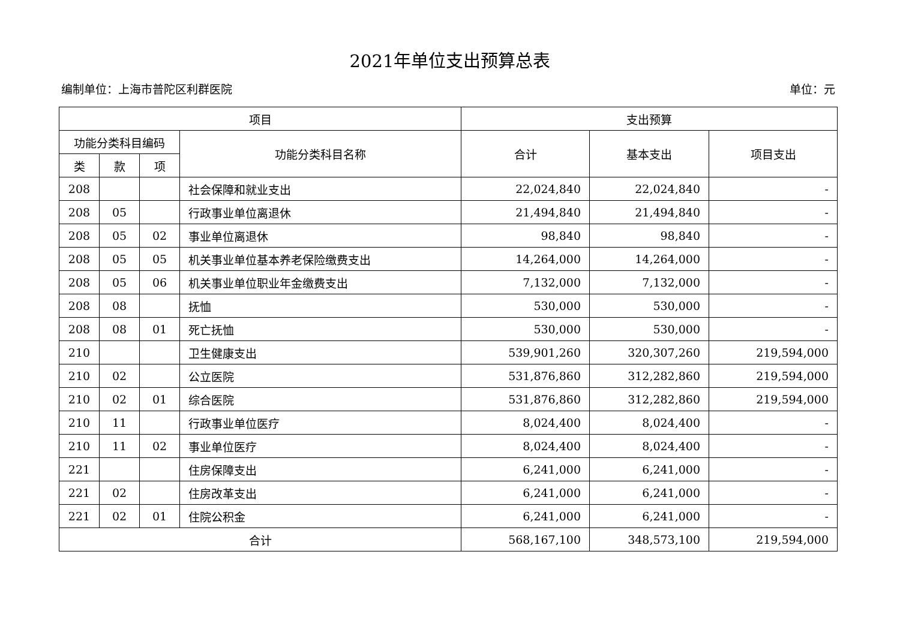2021年单位支出预算总表
编制单位：上海市普陀区利群医院 单位：元
| 项目 | | | | 支出预算 | | |
| --- | --- | --- | --- | --- | --- | --- |
| 功能分类科目编码 | | | 功能分类科目名称 | 合计 | 基本支出 | 项目支出 |
| 类 | 款 | 项 | | | | |
| 208 | | | 社会保障和就业支出 | 22,024,840 | 22,024,840 | - |
| 208 | 05 | | 行政事业单位离退休 | 21,494,840 | 21,494,840 | - |
| 208 | 05 | 02 | 事业单位离退休 | 98,840 | 98,840 | - |
| 208 | 05 | 05 | 机关事业单位基本养老保险缴费支出 | 14,264,000 | 14,264,000 | - |
| 208 | 05 | 06 | 机关事业单位职业年金缴费支出 | 7,132,000 | 7,132,000 | - |
| 208 | 08 | | 抚恤 | 530,000 | 530,000 | - |
| 208 | 08 | 01 | 死亡抚恤 | 530,000 | 530,000 | - |
| 210 | | | 卫生健康支出 | 539,901,260 | 320,307,260 | 219,594,000 |
| 210 | 02 | | 公立医院 | 531,876,860 | 312,282,860 | 219,594,000 |
| 210 | 02 | 01 | 综合医院 | 531,876,860 | 312,282,860 | 219,594,000 |
| 210 | 11 | | 行政事业单位医疗 | 8,024,400 | 8,024,400 | - |
| 210 | 11 | 02 | 事业单位医疗 | 8,024,400 | 8,024,400 | - |
| 221 | | | 住房保障支出 | 6,241,000 | 6,241,000 | - |
| 221 | 02 | | 住房改革支出 | 6,241,000 | 6,241,000 | - |
| 221 | 02 | 01 | 住院公积金 | 6,241,000 | 6,241,000 | - |
| 合计 | | | | 568,167,100 | 348,573,100 | 219,594,000 |